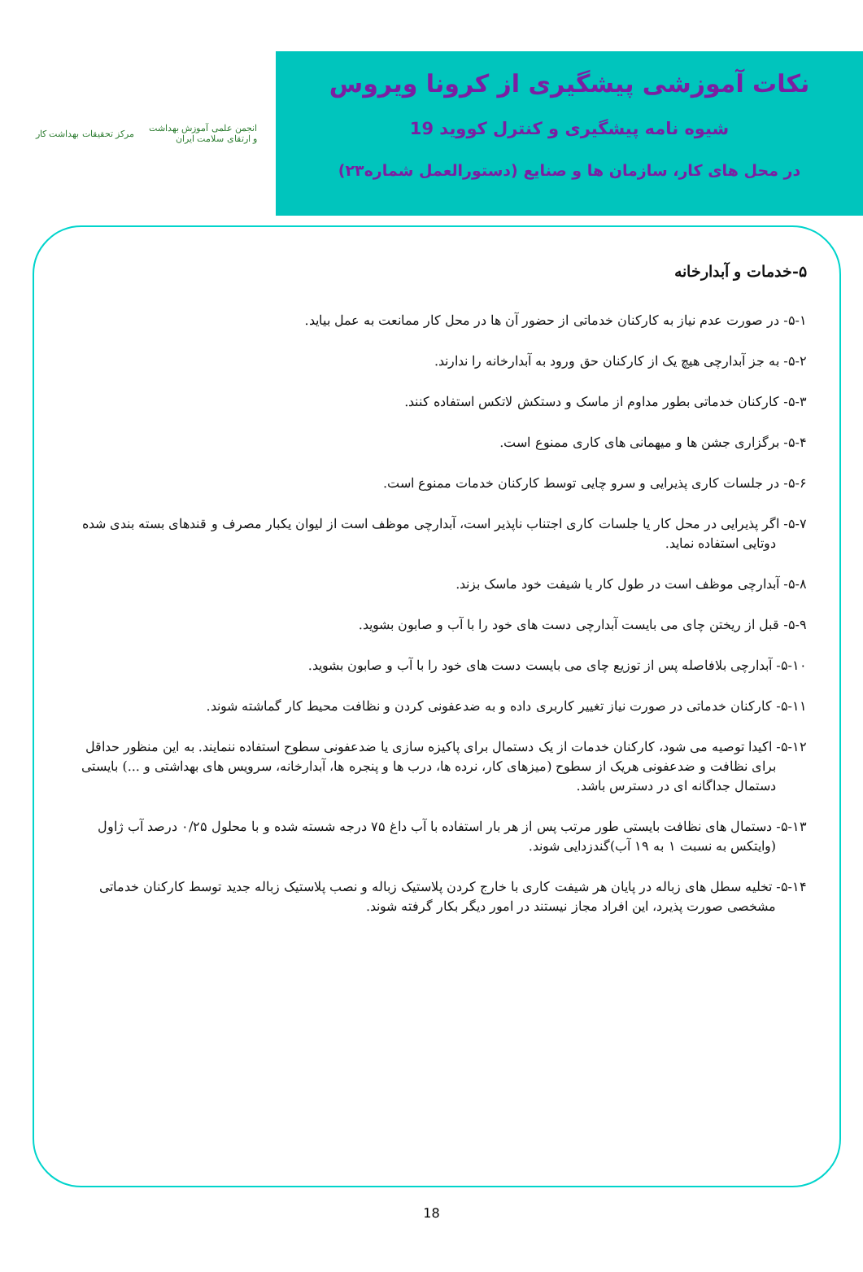نکات آموزشی پیشگیری از کرونا ویروس
شیوه نامه پیشگیری و کنترل کووید 19
در محل های کار، سازمان ها و صنایع (دستورالعمل شماره۲۳)
انجمن علمی آموزش بهداشت
و ارتقای سلامت ایران
مرکز تحقیقات بهداشت کار
۵-خدمات و آبدارخانه
۵-۱- در صورت عدم نیاز به کارکنان خدماتی از حضور آن ها در محل کار ممانعت به عمل بیاید.
۵-۲- به جز آبدارچی هیچ یک از کارکنان حق ورود به آبدارخانه را ندارند.
۵-۳- کارکنان خدماتی بطور مداوم از ماسک و دستکش لاتکس استفاده کنند.
۵-۴- برگزاری جشن ها و میهمانی های کاری ممنوع است.
۵-۶- در جلسات کاری پذیرایی و سرو چایی توسط کارکنان خدمات ممنوع است.
۵-۷- اگر پذیرایی در محل کار یا جلسات کاری اجتناب ناپذیر است، آبدارچی موظف است از لیوان یکبار مصرف و قندهای بسته بندی شده دوتایی استفاده نماید.
۵-۸- آبدارچی موظف است در طول کار یا شیفت خود ماسک بزند.
۵-۹- قبل از ریختن چای می بایست آبدارچی دست های خود را با آب و صابون بشوید.
۵-۱۰- آبدارچی بلافاصله پس از توزیع چای می بایست دست های خود را با آب و صابون بشوید.
۵-۱۱- کارکنان خدماتی در صورت نیاز تغییر کاربری داده و به ضدعفونی کردن و نظافت محیط کار گماشته شوند.
۵-۱۲- اکیدا توصیه می شود، کارکنان خدمات از یک دستمال برای پاکیزه سازی یا ضدعفونی سطوح استفاده ننمایند. به این منظور حداقل برای نظافت و ضدعفونی هریک از سطوح (میزهای کار، نرده ها، درب ها و پنجره ها، آبدارخانه، سرویس های بهداشتی و ...) بایستی دستمال جداگانه ای در دسترس باشد.
۵-۱۳- دستمال های نظافت بایستی طور مرتب پس از هر بار استفاده با آب داغ ۷۵ درجه شسته شده و با محلول ۰/۲۵ درصد آب ژاول (وایتکس به نسبت ۱ به ۱۹ آب)گندزدایی شوند.
۵-۱۴- تخلیه سطل های زباله در پایان هر شیفت کاری با خارج کردن پلاستیک زباله و نصب پلاستیک زباله جدید توسط کارکنان خدماتی مشخصی صورت پذیرد، این افراد مجاز نیستند در امور دیگر بکار گرفته شوند.
18